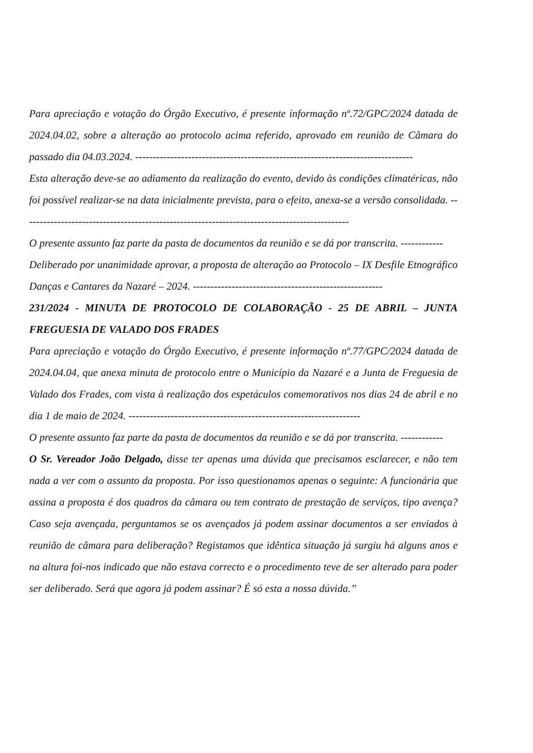Para apreciação e votação do Órgão Executivo, é presente informação nº.72/GPC/2024 datada de 2024.04.02, sobre a alteração ao protocolo acima referido, aprovado em reunião de Câmara do passado dia 04.03.2024. -------------------------------------------------------------------------------
Esta alteração deve-se ao adiamento da realização do evento, devido às condições climatéricas, não foi possível realizar-se na data inicialmente prevista, para o efeito, anexa-se a versão consolidada. ---------------------------------------------------------------------------------------------
O presente assunto faz parte da pasta de documentos da reunião e se dá por transcrita. ------------
Deliberado por unanimidade aprovar, a proposta de alteração ao Protocolo – IX Desfile Etnográfico Danças e Cantares da Nazaré – 2024. ------------------------------------------------------
231/2024 - MINUTA DE PROTOCOLO DE COLABORAÇÃO - 25 DE ABRIL – JUNTA FREGUESIA DE VALADO DOS FRADES
Para apreciação e votação do Órgão Executivo, é presente informação nº.77/GPC/2024 datada de 2024.04.04, que anexa minuta de protocolo entre o Município da Nazaré e a Junta de Freguesia de Valado dos Frades, com vista à realização dos espetáculos comemorativos nos dias 24 de abril e no dia 1 de maio de 2024. ------------------------------------------------------------------
O presente assunto faz parte da pasta de documentos da reunião e se dá por transcrita. ------------
O Sr. Vereador João Delgado, disse ter apenas uma dúvida que precisamos esclarecer, e não tem nada a ver com o assunto da proposta. Por isso questionamos apenas o seguinte: A funcionária que assina a proposta é dos quadros da câmara ou tem contrato de prestação de serviços, tipo avença? Caso seja avençada, perguntamos se os avençados já podem assinar documentos a ser enviados à reunião de câmara para deliberação? Registamos que idêntica situação já surgiu há alguns anos e na altura foi-nos indicado que não estava correcto e o procedimento teve de ser alterado para poder ser deliberado. Será que agora já podem assinar? É só esta a nossa dúvida.”